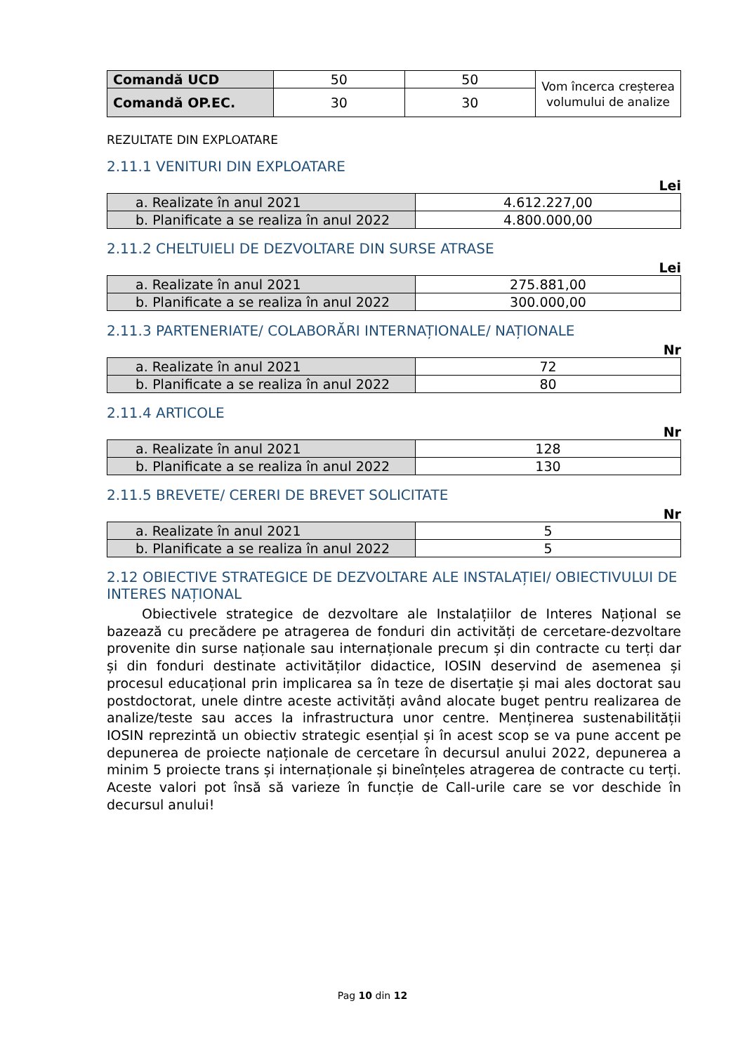| Comandă UCD | 50 | 50 | Vom încerca creșterea volumului de analize |
| Comandă OP.EC. | 30 | 30 | |
REZULTATE DIN EXPLOATARE
2.11.1 VENITURI DIN EXPLOATARE
Lei
| a. Realizate în anul 2021 | 4.612.227,00 |
| b. Planificate a se realiza în anul 2022 | 4.800.000,00 |
2.11.2 CHELTUIELI DE DEZVOLTARE DIN SURSE ATRASE
Lei
| a. Realizate în anul 2021 | 275.881,00 |
| b. Planificate a se realiza în anul 2022 | 300.000,00 |
2.11.3 PARTENERIATE/ COLABORĂRI INTERNAȚIONALE/ NAȚIONALE
Nr
| a. Realizate în anul 2021 | 72 |
| b. Planificate a se realiza în anul 2022 | 80 |
2.11.4 ARTICOLE
Nr
| a. Realizate în anul 2021 | 128 |
| b. Planificate a se realiza în anul 2022 | 130 |
2.11.5 BREVETE/ CERERI DE BREVET SOLICITATE
Nr
| a. Realizate în anul 2021 | 5 |
| b. Planificate a se realiza în anul 2022 | 5 |
2.12 OBIECTIVE STRATEGICE DE DEZVOLTARE ALE INSTALAȚIEI/ OBIECTIVULUI DE INTERES NAȚIONAL
Obiectivele strategice de dezvoltare ale Instalațiilor de Interes Național se bazează cu precădere pe atragerea de fonduri din activități de cercetare-dezvoltare provenite din surse naționale sau internaționale precum și din contracte cu terți dar și din fonduri destinate activităților didactice, IOSIN deservind de asemenea și procesul educațional prin implicarea sa în teze de disertație și mai ales doctorat sau postdoctorat, unele dintre aceste activități având alocate buget pentru realizarea de analize/teste sau acces la infrastructura unor centre. Menținerea sustenabilității IOSIN reprezintă un obiectiv strategic esențial și în acest scop se va pune accent pe depunerea de proiecte naționale de cercetare în decursul anului 2022, depunerea a minim 5 proiecte trans și internaționale și bineînțeles atragerea de contracte cu terți. Aceste valori pot însă să varieze în funcție de Call-urile care se vor deschide în decursul anului!
Pag 10 din 12